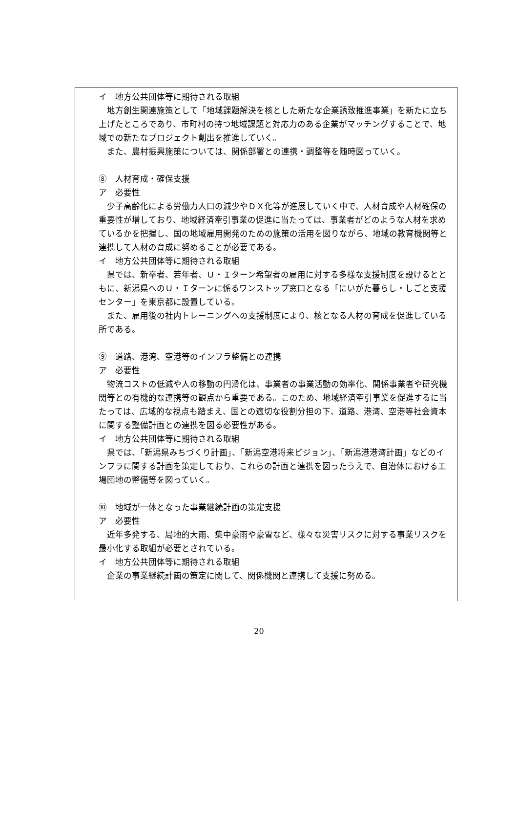イ　地方公共団体等に期待される取組
地方創生関連施策として「地域課題解決を核とした新たな企業誘致推進事業」を新たに立ち上げたところであり、市町村の持つ地域課題と対応力のある企業がマッチングすることで、地域での新たなプロジェクト創出を推進していく。
また、農村振興施策については、関係部署との連携・調整等を随時図っていく。
⑧　人材育成・確保支援
ア　必要性
少子高齢化による労働力人口の減少やＤＸ化等が進展していく中で、人材育成や人材確保の重要性が増しており、地域経済牽引事業の促進に当たっては、事業者がどのような人材を求めているかを把握し、国の地域雇用開発のための施策の活用を図りながら、地域の教育機関等と連携して人材の育成に努めることが必要である。
イ　地方公共団体等に期待される取組
県では、新卒者、若年者、Ｕ・Ｉターン希望者の雇用に対する多様な支援制度を設けるとともに、新潟県へのＵ・Ｉターンに係るワンストップ窓口となる「にいがた暮らし・しごと支援センター」を東京都に設置している。
また、雇用後の社内トレーニングへの支援制度により、核となる人材の育成を促進している所である。
⑨　道路、港湾、空港等のインフラ整備との連携
ア　必要性
物流コストの低減や人の移動の円滑化は、事業者の事業活動の効率化、関係事業者や研究機関等との有機的な連携等の観点から重要である。このため、地域経済牽引事業を促進するに当たっては、広域的な視点も踏まえ、国との適切な役割分担の下、道路、港湾、空港等社会資本に関する整備計画との連携を図る必要性がある。
イ　地方公共団体等に期待される取組
県では、「新潟県みちづくり計画」、「新潟空港将来ビジョン」、「新潟港港湾計画」などのインフラに関する計画を策定しており、これらの計画と連携を図ったうえで、自治体における工場団地の整備等を図っていく。
⑩　地域が一体となった事業継続計画の策定支援
ア　必要性
近年多発する、局地的大雨、集中豪雨や豪雪など、様々な災害リスクに対する事業リスクを最小化する取組が必要とされている。
イ　地方公共団体等に期待される取組
企業の事業継続計画の策定に関して、関係機関と連携して支援に努める。
20